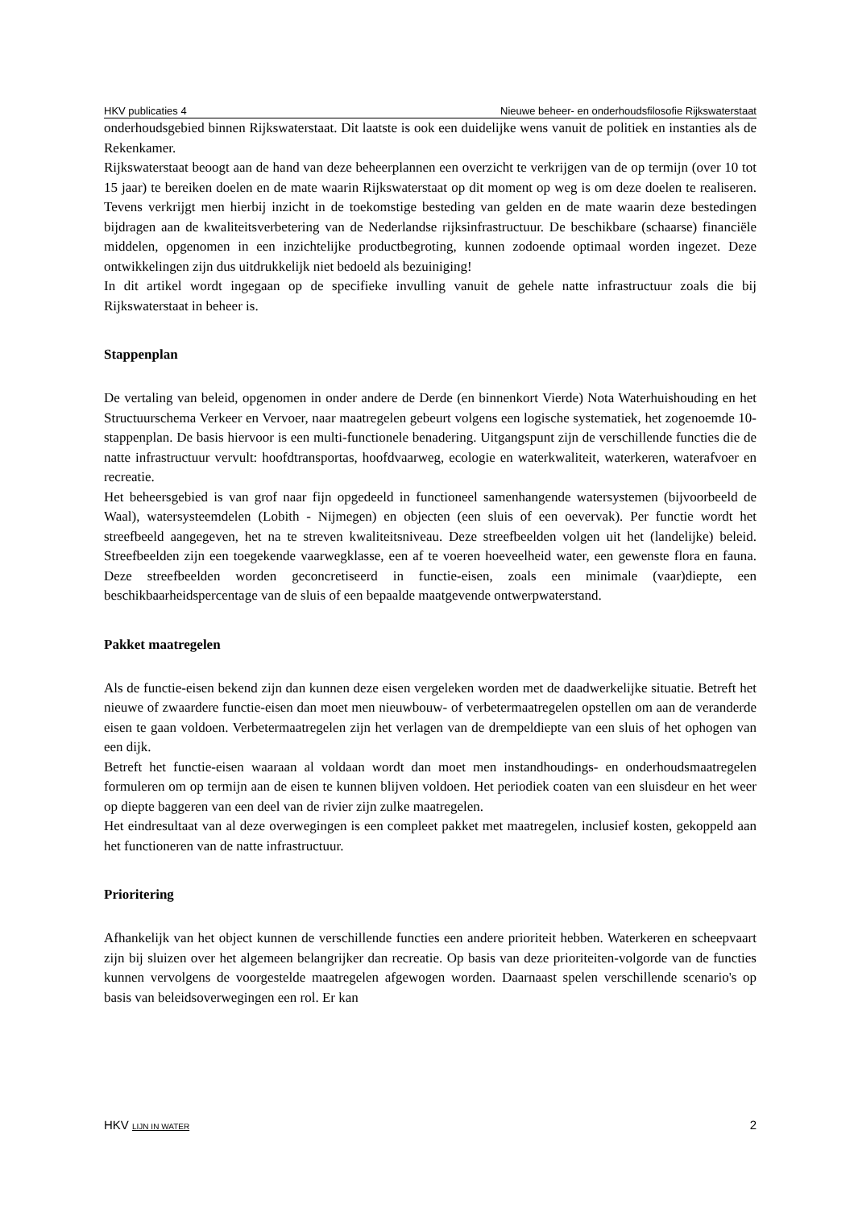HKV publicaties 4 Nieuwe beheer- en onderhoudsfilosofie Rijkswaterstaat
onderhoudsgebied binnen Rijkswaterstaat. Dit laatste is ook een duidelijke wens vanuit de politiek en instanties als de Rekenkamer.
Rijkswaterstaat beoogt aan de hand van deze beheerplannen een overzicht te verkrijgen van de op termijn (over 10 tot 15 jaar) te bereiken doelen en de mate waarin Rijkswaterstaat op dit moment op weg is om deze doelen te realiseren. Tevens verkrijgt men hierbij inzicht in de toekomstige besteding van gelden en de mate waarin deze bestedingen bijdragen aan de kwaliteitsverbetering van de Nederlandse rijksinfrastructuur. De beschikbare (schaarse) financiële middelen, opgenomen in een inzichtelijke productbegroting, kunnen zodoende optimaal worden ingezet. Deze ontwikkelingen zijn dus uitdrukkelijk niet bedoeld als bezuiniging!
In dit artikel wordt ingegaan op de specifieke invulling vanuit de gehele natte infrastructuur zoals die bij Rijkswaterstaat in beheer is.
Stappenplan
De vertaling van beleid, opgenomen in onder andere de Derde (en binnenkort Vierde) Nota Waterhuishouding en het Structuurschema Verkeer en Vervoer, naar maatregelen gebeurt volgens een logische systematiek, het zogenoemde 10-stappenplan. De basis hiervoor is een multi-functionele benadering. Uitgangspunt zijn de verschillende functies die de natte infrastructuur vervult: hoofdtransportas, hoofdvaarweg, ecologie en waterkwaliteit, waterkeren, waterafvoer en recreatie.
Het beheersgebied is van grof naar fijn opgedeeld in functioneel samenhangende watersystemen (bijvoorbeeld de Waal), watersysteemdelen (Lobith - Nijmegen) en objecten (een sluis of een oevervak). Per functie wordt het streefbeeld aangegeven, het na te streven kwaliteitsniveau. Deze streefbeelden volgen uit het (landelijke) beleid. Streefbeelden zijn een toegekende vaarwegklasse, een af te voeren hoeveelheid water, een gewenste flora en fauna. Deze streefbeelden worden geconcretiseerd in functie-eisen, zoals een minimale (vaar)diepte, een beschikbaarheidspercentage van de sluis of een bepaalde maatgevende ontwerpwaterstand.
Pakket maatregelen
Als de functie-eisen bekend zijn dan kunnen deze eisen vergeleken worden met de daadwerkelijke situatie. Betreft het nieuwe of zwaardere functie-eisen dan moet men nieuwbouw- of verbetermaatregelen opstellen om aan de veranderde eisen te gaan voldoen. Verbetermaatregelen zijn het verlagen van de drempeldiepte van een sluis of het ophogen van een dijk.
Betreft het functie-eisen waaraan al voldaan wordt dan moet men instandhoudings- en onderhoudsmaatregelen formuleren om op termijn aan de eisen te kunnen blijven voldoen. Het periodiek coaten van een sluisdeur en het weer op diepte baggeren van een deel van de rivier zijn zulke maatregelen.
Het eindresultaat van al deze overwegingen is een compleet pakket met maatregelen, inclusief kosten, gekoppeld aan het functioneren van de natte infrastructuur.
Prioritering
Afhankelijk van het object kunnen de verschillende functies een andere prioriteit hebben. Waterkeren en scheepvaart zijn bij sluizen over het algemeen belangrijker dan recreatie. Op basis van deze prioriteiten-volgorde van de functies kunnen vervolgens de voorgestelde maatregelen afgewogen worden. Daarnaast spelen verschillende scenario's op basis van beleidsoverwegingen een rol. Er kan
HKV LIJN IN WATER 2